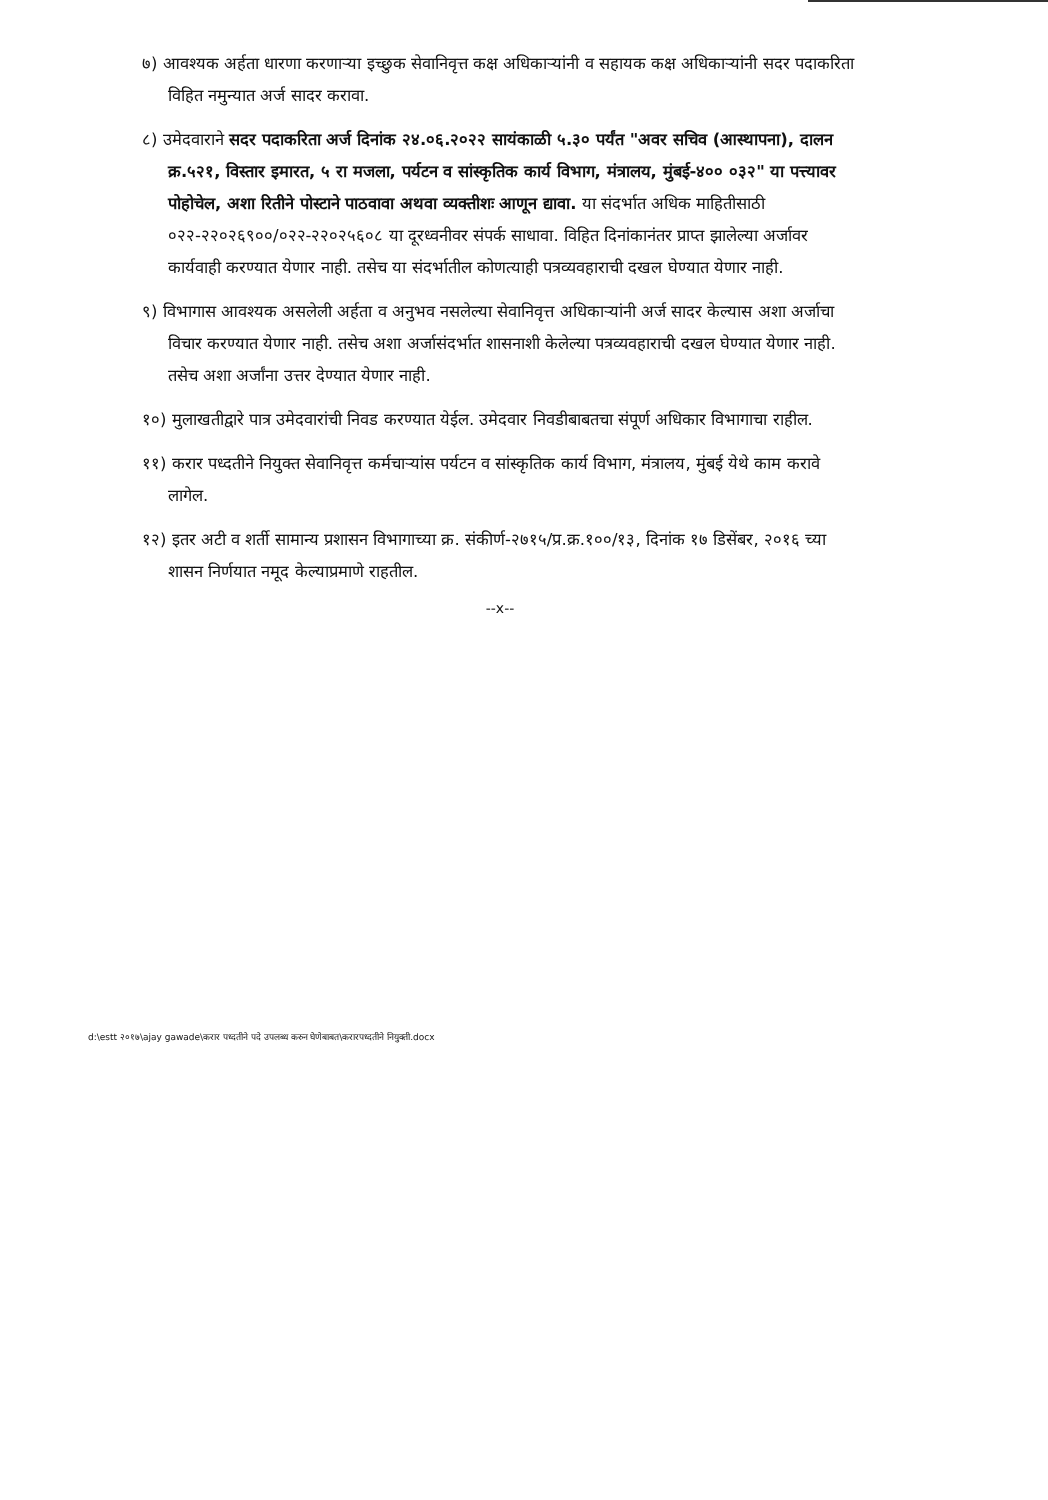७) आवश्यक अर्हता धारणा करणाऱ्या इच्छुक सेवानिवृत्त कक्ष अधिकाऱ्यांनी व सहायक कक्ष अधिकाऱ्यांनी सदर पदाकरिता विहित नमुन्यात अर्ज सादर करावा.
८) उमेदवाराने सदर पदाकरिता अर्ज दिनांक २४.०६.२०२२ सायंकाळी ५.३० पर्यंत "अवर सचिव (आस्थापना), दालन क्र.५२१, विस्तार इमारत, ५ रा मजला, पर्यटन व सांस्कृतिक कार्य विभाग, मंत्रालय, मुंबई-४०० ०३२" या पत्त्यावर पोहोचेल, अशा रितीने पोस्टाने पाठवावा अथवा व्यक्तीशः आणून द्यावा. या संदर्भात अधिक माहितीसाठी ०२२-२२०२६९००/०२२-२२०२५६०८ या दूरध्वनीवर संपर्क साधावा. विहित दिनांकानंतर प्राप्त झालेल्या अर्जावर कार्यवाही करण्यात येणार नाही. तसेच या संदर्भातील कोणत्याही पत्रव्यवहाराची दखल घेण्यात येणार नाही.
९) विभागास आवश्यक असलेली अर्हता व अनुभव नसलेल्या सेवानिवृत्त अधिकाऱ्यांनी अर्ज सादर केल्यास अशा अर्जाचा विचार करण्यात येणार नाही. तसेच अशा अर्जासंदर्भात शासनाशी केलेल्या पत्रव्यवहाराची दखल घेण्यात येणार नाही. तसेच अशा अर्जांना उत्तर देण्यात येणार नाही.
१०) मुलाखतीद्वारे पात्र उमेदवारांची निवड करण्यात येईल. उमेदवार निवडीबाबतचा संपूर्ण अधिकार विभागाचा राहील.
११) करार पध्दतीने नियुक्त सेवानिवृत्त कर्मचाऱ्यांस पर्यटन व सांस्कृतिक कार्य विभाग, मंत्रालय, मुंबई येथे काम करावे लागेल.
१२) इतर अटी व शर्ती सामान्य प्रशासन विभागाच्या क्र. संकीर्ण-२७१५/प्र.क्र.१००/१३, दिनांक १७ डिसेंबर, २०१६ च्या शासन निर्णयात नमूद केल्याप्रमाणे राहतील.
--x--
d:\estt २०१७\ajay gawade\करार पध्दतीने पदे उपलब्ध करुन घेणेबाबत\करारपध्दतीने नियुक्ती.docx